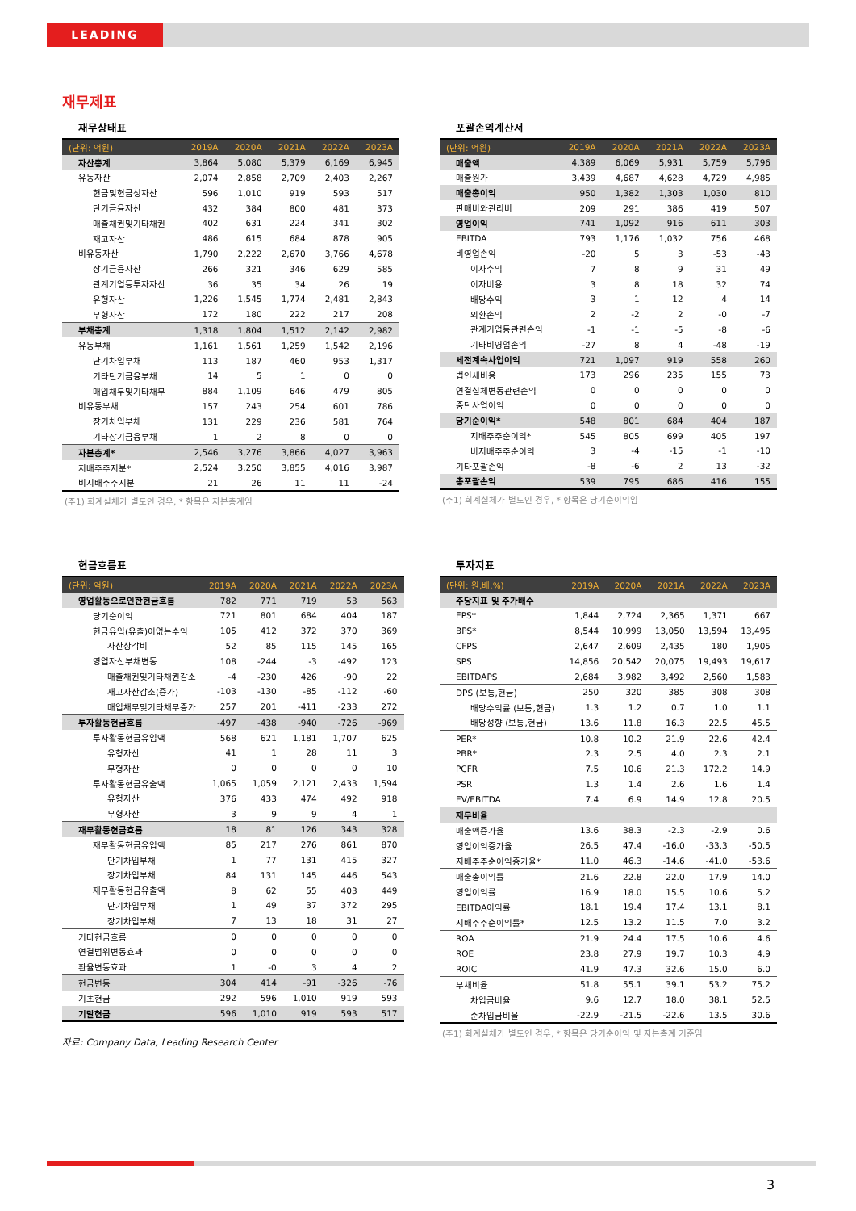LEADING
재무제표
재무상태표
| (단위: 억원) | 2019A | 2020A | 2021A | 2022A | 2023A |
| --- | --- | --- | --- | --- | --- |
| 자산총계 | 3,864 | 5,080 | 5,379 | 6,169 | 6,945 |
| 유동자산 | 2,074 | 2,858 | 2,709 | 2,403 | 2,267 |
| 현금및현금성자산 | 596 | 1,010 | 919 | 593 | 517 |
| 단기금융자산 | 432 | 384 | 800 | 481 | 373 |
| 매출채권및기타채권 | 402 | 631 | 224 | 341 | 302 |
| 재고자산 | 486 | 615 | 684 | 878 | 905 |
| 비유동자산 | 1,790 | 2,222 | 2,670 | 3,766 | 4,678 |
| 장기금융자산 | 266 | 321 | 346 | 629 | 585 |
| 관계기업등투자자산 | 36 | 35 | 34 | 26 | 19 |
| 유형자산 | 1,226 | 1,545 | 1,774 | 2,481 | 2,843 |
| 무형자산 | 172 | 180 | 222 | 217 | 208 |
| 부채총계 | 1,318 | 1,804 | 1,512 | 2,142 | 2,982 |
| 유동부채 | 1,161 | 1,561 | 1,259 | 1,542 | 2,196 |
| 단기차입부채 | 113 | 187 | 460 | 953 | 1,317 |
| 기타단기금융부채 | 14 | 5 | 1 | 0 | 0 |
| 매입채무및기타채무 | 884 | 1,109 | 646 | 479 | 805 |
| 비유동부채 | 157 | 243 | 254 | 601 | 786 |
| 장기차입부채 | 131 | 229 | 236 | 581 | 764 |
| 기타장기금융부채 | 1 | 2 | 8 | 0 | 0 |
| 자본총계* | 2,546 | 3,276 | 3,866 | 4,027 | 3,963 |
| 지배주주지분* | 2,524 | 3,250 | 3,855 | 4,016 | 3,987 |
| 비지배주주지분 | 21 | 26 | 11 | 11 | -24 |
(주1) 회계실체가 별도인 경우, * 항목은 자본총계임
포괄손익계산서
| (단위: 억원) | 2019A | 2020A | 2021A | 2022A | 2023A |
| --- | --- | --- | --- | --- | --- |
| 매출액 | 4,389 | 6,069 | 5,931 | 5,759 | 5,796 |
| 매출원가 | 3,439 | 4,687 | 4,628 | 4,729 | 4,985 |
| 매출총이익 | 950 | 1,382 | 1,303 | 1,030 | 810 |
| 판매비와관리비 | 209 | 291 | 386 | 419 | 507 |
| 영업이익 | 741 | 1,092 | 916 | 611 | 303 |
| EBITDA | 793 | 1,176 | 1,032 | 756 | 468 |
| 비영업손익 | -20 | 5 | 3 | -53 | -43 |
| 이자수익 | 7 | 8 | 9 | 31 | 49 |
| 이자비용 | 3 | 8 | 18 | 32 | 74 |
| 배당수익 | 3 | 1 | 12 | 4 | 14 |
| 외환손익 | 2 | -2 | 2 | -0 | -7 |
| 관계기업등관련손익 | -1 | -1 | -5 | -8 | -6 |
| 기타비영업손익 | -27 | 8 | 4 | -48 | -19 |
| 세전계속사업이익 | 721 | 1,097 | 919 | 558 | 260 |
| 법인세비용 | 173 | 296 | 235 | 155 | 73 |
| 연결실체변동관련손익 | 0 | 0 | 0 | 0 | 0 |
| 중단사업이익 | 0 | 0 | 0 | 0 | 0 |
| 당기순이익* | 548 | 801 | 684 | 404 | 187 |
| 지배주주순이익* | 545 | 805 | 699 | 405 | 197 |
| 비지배주주순이익 | 3 | -4 | -15 | -1 | -10 |
| 기타포괄손익 | -8 | -6 | 2 | 13 | -32 |
| 총포괄손익 | 539 | 795 | 686 | 416 | 155 |
(주1) 회계실체가 별도인 경우, * 항목은 당기순이익임
현금흐름표
| (단위: 억원) | 2019A | 2020A | 2021A | 2022A | 2023A |
| --- | --- | --- | --- | --- | --- |
| 영업활동으로인한현금흐름 | 782 | 771 | 719 | 53 | 563 |
| 당기순이익 | 721 | 801 | 684 | 404 | 187 |
| 현금유입(유출)이없는수익 | 105 | 412 | 372 | 370 | 369 |
| 자산상각비 | 52 | 85 | 115 | 145 | 165 |
| 영업자산부채변동 | 108 | -244 | -3 | -492 | 123 |
| 매출채권및기타채권감소 | -4 | -230 | 426 | -90 | 22 |
| 재고자산감소(증가) | -103 | -130 | -85 | -112 | -60 |
| 매입채무및기타채무증가 | 257 | 201 | -411 | -233 | 272 |
| 투자활동현금흐름 | -497 | -438 | -940 | -726 | -969 |
| 투자활동현금유입액 | 568 | 621 | 1,181 | 1,707 | 625 |
| 유형자산 | 41 | 1 | 28 | 11 | 3 |
| 무형자산 | 0 | 0 | 0 | 0 | 10 |
| 투자활동현금유출액 | 1,065 | 1,059 | 2,121 | 2,433 | 1,594 |
| 유형자산 | 376 | 433 | 474 | 492 | 918 |
| 무형자산 | 3 | 9 | 9 | 4 | 1 |
| 재무활동현금흐름 | 18 | 81 | 126 | 343 | 328 |
| 재무활동현금유입액 | 85 | 217 | 276 | 861 | 870 |
| 단기차입부채 | 1 | 77 | 131 | 415 | 327 |
| 장기차입부채 | 84 | 131 | 145 | 446 | 543 |
| 재무활동현금유출액 | 8 | 62 | 55 | 403 | 449 |
| 단기차입부채 | 1 | 49 | 37 | 372 | 295 |
| 장기차입부채 | 7 | 13 | 18 | 31 | 27 |
| 기타현금흐름 | 0 | 0 | 0 | 0 | 0 |
| 연결범위변동효과 | 0 | 0 | 0 | 0 | 0 |
| 환율변동효과 | 1 | -0 | 3 | 4 | 2 |
| 현금변동 | 304 | 414 | -91 | -326 | -76 |
| 기초현금 | 292 | 596 | 1,010 | 919 | 593 |
| 기말현금 | 596 | 1,010 | 919 | 593 | 517 |
자료: Company Data, Leading Research Center
투자지표
| (단위: 원,배,%) | 2019A | 2020A | 2021A | 2022A | 2023A |
| --- | --- | --- | --- | --- | --- |
| 주당지표 및 주가배수 | | | | | |
| EPS* | 1,844 | 2,724 | 2,365 | 1,371 | 667 |
| BPS* | 8,544 | 10,999 | 13,050 | 13,594 | 13,495 |
| CFPS | 2,647 | 2,609 | 2,435 | 180 | 1,905 |
| SPS | 14,856 | 20,542 | 20,075 | 19,493 | 19,617 |
| EBITDAPS | 2,684 | 3,982 | 3,492 | 2,560 | 1,583 |
| DPS (보통,현금) | 250 | 320 | 385 | 308 | 308 |
| 배당수익률 (보통,현금) | 1.3 | 1.2 | 0.7 | 1.0 | 1.1 |
| 배당성향 (보통,현금) | 13.6 | 11.8 | 16.3 | 22.5 | 45.5 |
| PER* | 10.8 | 10.2 | 21.9 | 22.6 | 42.4 |
| PBR* | 2.3 | 2.5 | 4.0 | 2.3 | 2.1 |
| PCFR | 7.5 | 10.6 | 21.3 | 172.2 | 14.9 |
| PSR | 1.3 | 1.4 | 2.6 | 1.6 | 1.4 |
| EV/EBITDA | 7.4 | 6.9 | 14.9 | 12.8 | 20.5 |
| 재무비율 | | | | | |
| 매출액증가율 | 13.6 | 38.3 | -2.3 | -2.9 | 0.6 |
| 영업이익증가율 | 26.5 | 47.4 | -16.0 | -33.3 | -50.5 |
| 지배주주순이익증가율* | 11.0 | 46.3 | -14.6 | -41.0 | -53.6 |
| 매출총이익률 | 21.6 | 22.8 | 22.0 | 17.9 | 14.0 |
| 영업이익률 | 16.9 | 18.0 | 15.5 | 10.6 | 5.2 |
| EBITDA이익률 | 18.1 | 19.4 | 17.4 | 13.1 | 8.1 |
| 지배주주순이익률* | 12.5 | 13.2 | 11.5 | 7.0 | 3.2 |
| ROA | 21.9 | 24.4 | 17.5 | 10.6 | 4.6 |
| ROE | 23.8 | 27.9 | 19.7 | 10.3 | 4.9 |
| ROIC | 41.9 | 47.3 | 32.6 | 15.0 | 6.0 |
| 부채비율 | 51.8 | 55.1 | 39.1 | 53.2 | 75.2 |
| 차입금비율 | 9.6 | 12.7 | 18.0 | 38.1 | 52.5 |
| 순차입금비율 | -22.9 | -21.5 | -22.6 | 13.5 | 30.6 |
(주1) 회계실체가 별도인 경우, * 항목은 당기순이익 및 자본총계 기준임
3